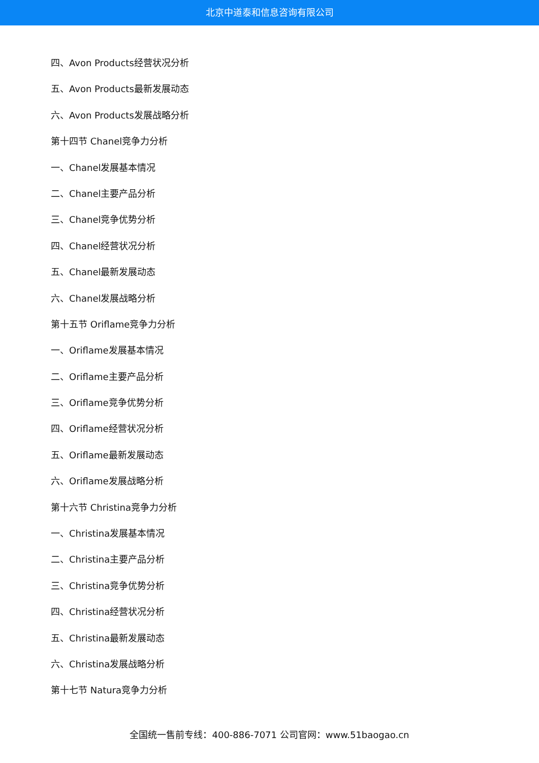北京中道泰和信息咨询有限公司
四、Avon Products经营状况分析
五、Avon Products最新发展动态
六、Avon Products发展战略分析
第十四节 Chanel竞争力分析
一、Chanel发展基本情况
二、Chanel主要产品分析
三、Chanel竞争优势分析
四、Chanel经营状况分析
五、Chanel最新发展动态
六、Chanel发展战略分析
第十五节 Oriflame竞争力分析
一、Oriflame发展基本情况
二、Oriflame主要产品分析
三、Oriflame竞争优势分析
四、Oriflame经营状况分析
五、Oriflame最新发展动态
六、Oriflame发展战略分析
第十六节 Christina竞争力分析
一、Christina发展基本情况
二、Christina主要产品分析
三、Christina竞争优势分析
四、Christina经营状况分析
五、Christina最新发展动态
六、Christina发展战略分析
第十七节 Natura竞争力分析
全国统一售前专线：400-886-7071 公司官网：www.51baogao.cn